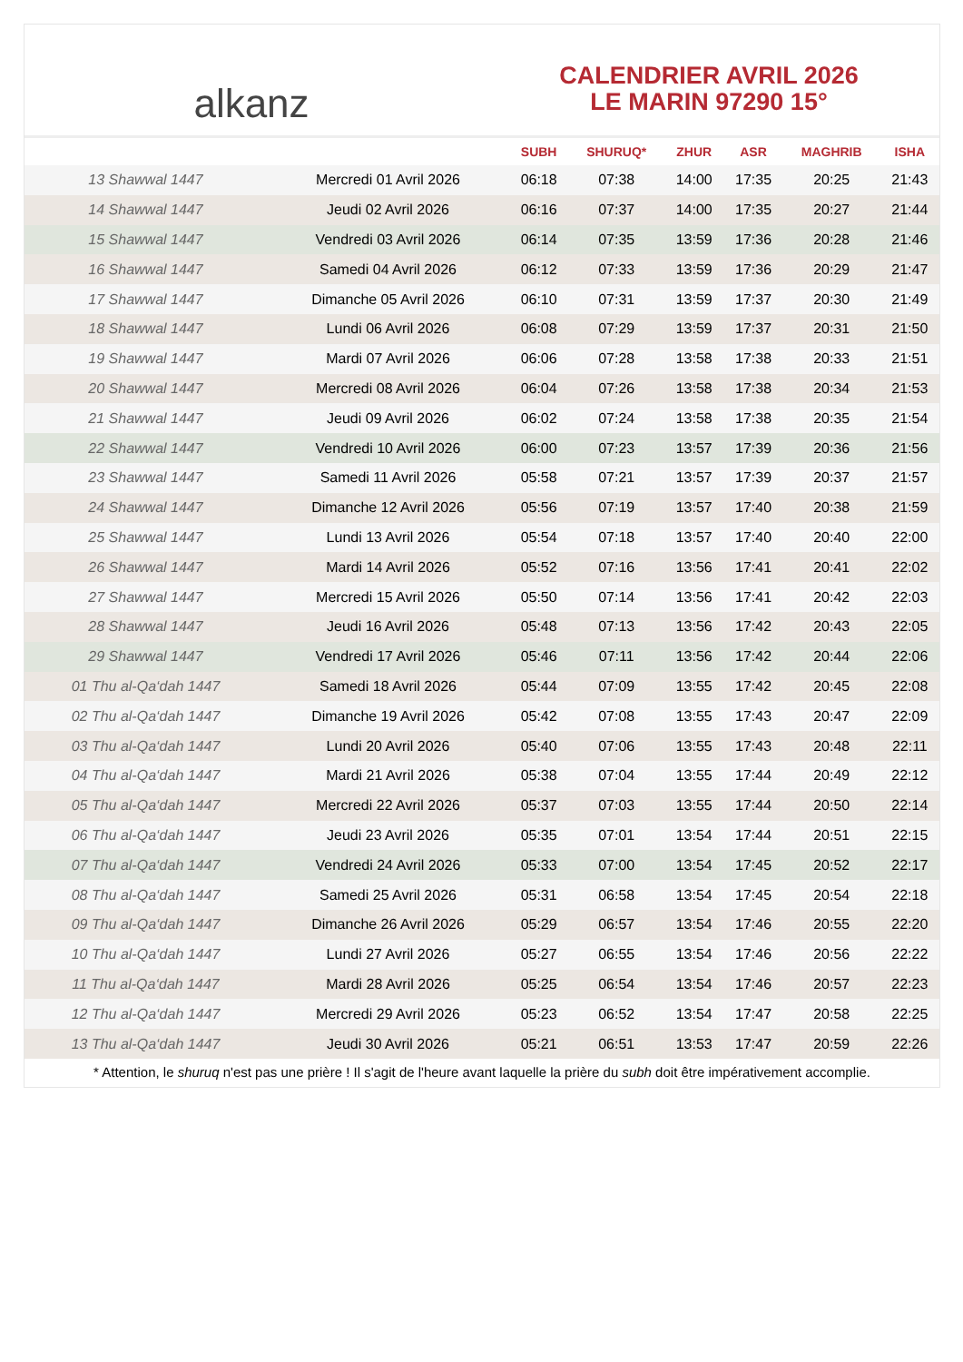alkanz
CALENDRIER AVRIL 2026
LE MARIN 97290 15°
| | | SUBH | SHURUQ* | ZHUR | ASR | MAGHRIB | ISHA |
| --- | --- | --- | --- | --- | --- | --- | --- |
| 13 Shawwal 1447 | Mercredi 01 Avril 2026 | 06:18 | 07:38 | 14:00 | 17:35 | 20:25 | 21:43 |
| 14 Shawwal 1447 | Jeudi 02 Avril 2026 | 06:16 | 07:37 | 14:00 | 17:35 | 20:27 | 21:44 |
| 15 Shawwal 1447 | Vendredi 03 Avril 2026 | 06:14 | 07:35 | 13:59 | 17:36 | 20:28 | 21:46 |
| 16 Shawwal 1447 | Samedi 04 Avril 2026 | 06:12 | 07:33 | 13:59 | 17:36 | 20:29 | 21:47 |
| 17 Shawwal 1447 | Dimanche 05 Avril 2026 | 06:10 | 07:31 | 13:59 | 17:37 | 20:30 | 21:49 |
| 18 Shawwal 1447 | Lundi 06 Avril 2026 | 06:08 | 07:29 | 13:59 | 17:37 | 20:31 | 21:50 |
| 19 Shawwal 1447 | Mardi 07 Avril 2026 | 06:06 | 07:28 | 13:58 | 17:38 | 20:33 | 21:51 |
| 20 Shawwal 1447 | Mercredi 08 Avril 2026 | 06:04 | 07:26 | 13:58 | 17:38 | 20:34 | 21:53 |
| 21 Shawwal 1447 | Jeudi 09 Avril 2026 | 06:02 | 07:24 | 13:58 | 17:38 | 20:35 | 21:54 |
| 22 Shawwal 1447 | Vendredi 10 Avril 2026 | 06:00 | 07:23 | 13:57 | 17:39 | 20:36 | 21:56 |
| 23 Shawwal 1447 | Samedi 11 Avril 2026 | 05:58 | 07:21 | 13:57 | 17:39 | 20:37 | 21:57 |
| 24 Shawwal 1447 | Dimanche 12 Avril 2026 | 05:56 | 07:19 | 13:57 | 17:40 | 20:38 | 21:59 |
| 25 Shawwal 1447 | Lundi 13 Avril 2026 | 05:54 | 07:18 | 13:57 | 17:40 | 20:40 | 22:00 |
| 26 Shawwal 1447 | Mardi 14 Avril 2026 | 05:52 | 07:16 | 13:56 | 17:41 | 20:41 | 22:02 |
| 27 Shawwal 1447 | Mercredi 15 Avril 2026 | 05:50 | 07:14 | 13:56 | 17:41 | 20:42 | 22:03 |
| 28 Shawwal 1447 | Jeudi 16 Avril 2026 | 05:48 | 07:13 | 13:56 | 17:42 | 20:43 | 22:05 |
| 29 Shawwal 1447 | Vendredi 17 Avril 2026 | 05:46 | 07:11 | 13:56 | 17:42 | 20:44 | 22:06 |
| 01 Thu al-Qa‘dah 1447 | Samedi 18 Avril 2026 | 05:44 | 07:09 | 13:55 | 17:42 | 20:45 | 22:08 |
| 02 Thu al-Qa‘dah 1447 | Dimanche 19 Avril 2026 | 05:42 | 07:08 | 13:55 | 17:43 | 20:47 | 22:09 |
| 03 Thu al-Qa‘dah 1447 | Lundi 20 Avril 2026 | 05:40 | 07:06 | 13:55 | 17:43 | 20:48 | 22:11 |
| 04 Thu al-Qa‘dah 1447 | Mardi 21 Avril 2026 | 05:38 | 07:04 | 13:55 | 17:44 | 20:49 | 22:12 |
| 05 Thu al-Qa‘dah 1447 | Mercredi 22 Avril 2026 | 05:37 | 07:03 | 13:55 | 17:44 | 20:50 | 22:14 |
| 06 Thu al-Qa‘dah 1447 | Jeudi 23 Avril 2026 | 05:35 | 07:01 | 13:54 | 17:44 | 20:51 | 22:15 |
| 07 Thu al-Qa‘dah 1447 | Vendredi 24 Avril 2026 | 05:33 | 07:00 | 13:54 | 17:45 | 20:52 | 22:17 |
| 08 Thu al-Qa‘dah 1447 | Samedi 25 Avril 2026 | 05:31 | 06:58 | 13:54 | 17:45 | 20:54 | 22:18 |
| 09 Thu al-Qa‘dah 1447 | Dimanche 26 Avril 2026 | 05:29 | 06:57 | 13:54 | 17:46 | 20:55 | 22:20 |
| 10 Thu al-Qa‘dah 1447 | Lundi 27 Avril 2026 | 05:27 | 06:55 | 13:54 | 17:46 | 20:56 | 22:22 |
| 11 Thu al-Qa‘dah 1447 | Mardi 28 Avril 2026 | 05:25 | 06:54 | 13:54 | 17:46 | 20:57 | 22:23 |
| 12 Thu al-Qa‘dah 1447 | Mercredi 29 Avril 2026 | 05:23 | 06:52 | 13:54 | 17:47 | 20:58 | 22:25 |
| 13 Thu al-Qa‘dah 1447 | Jeudi 30 Avril 2026 | 05:21 | 06:51 | 13:53 | 17:47 | 20:59 | 22:26 |
* Attention, le shuruq n'est pas une prière ! Il s'agit de l'heure avant laquelle la prière du subh doit être impérativement accomplie.